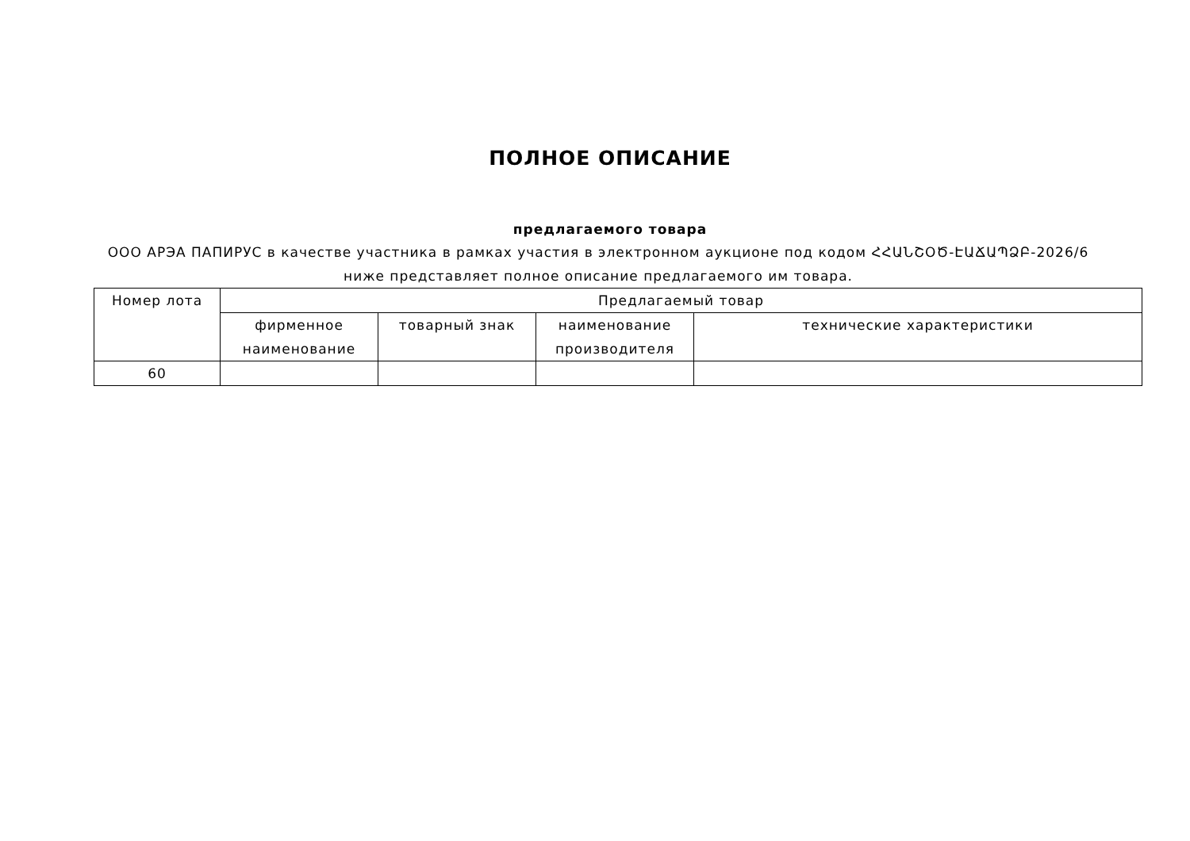ПОЛНОЕ ОПИСАНИЕ
предлагаемого товара
ООО АРЭА ПАПИРУС в качестве участника в рамках участия в электронном аукционе под кодом ՀՀԱՆՇՕԾ-ԷԱՃԱՊՁԲ-2026/6 ниже представляет полное описание предлагаемого им товара.
| Номер лота | Предлагаемый товар | | | |
| --- | --- | --- | --- | --- |
| | фирменное наименование | товарный знак | наименование производителя | технические характеристики |
| 60 | | | | |